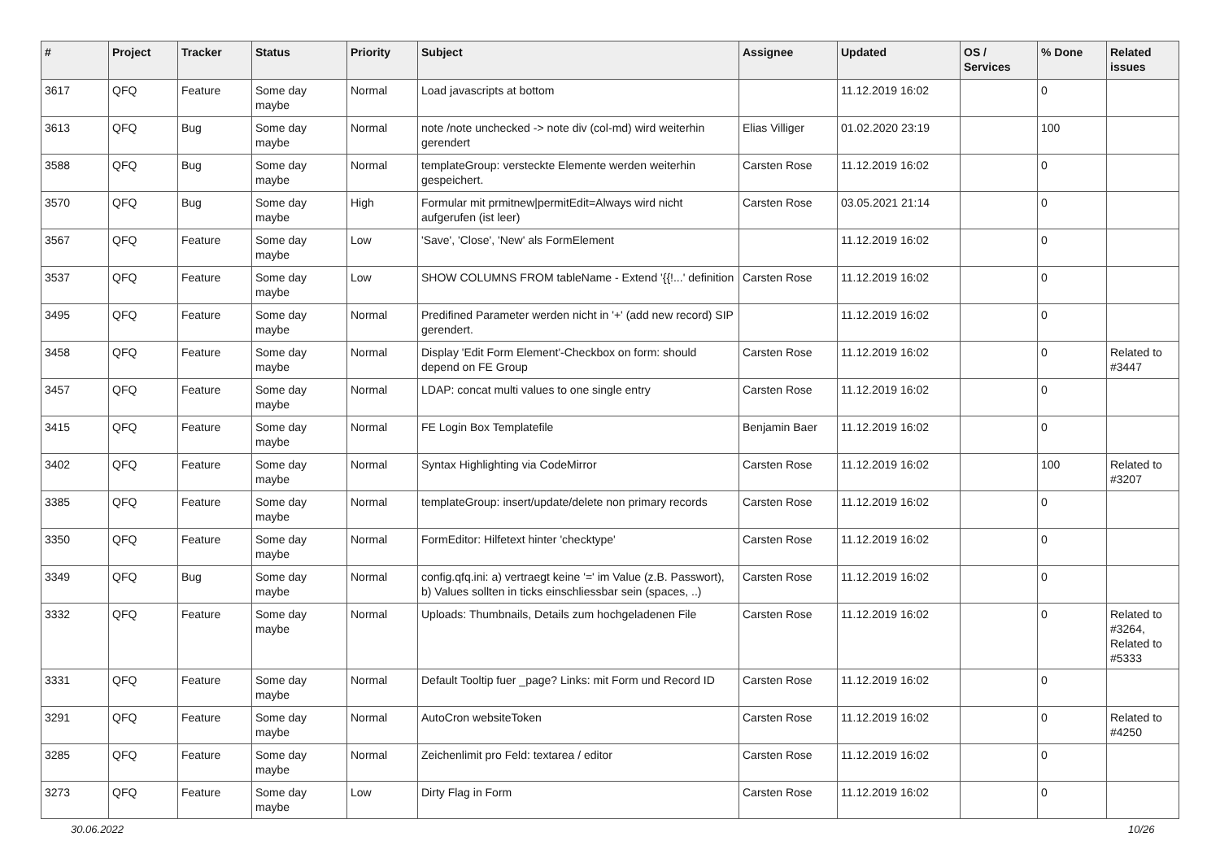| # | Project | Tracker | Status | Priority | Subject | Assignee | Updated | OS / Services | % Done | Related issues |
| --- | --- | --- | --- | --- | --- | --- | --- | --- | --- | --- |
| 3617 | QFQ | Feature | Some day maybe | Normal | Load javascripts at bottom | | 11.12.2019 16:02 | | 0 | |
| 3613 | QFQ | Bug | Some day maybe | Normal | note /note unchecked -> note div (col-md) wird weiterhin gerendert | Elias Villiger | 01.02.2020 23:19 | | 100 | |
| 3588 | QFQ | Bug | Some day maybe | Normal | templateGroup: versteckte Elemente werden weiterhin gespeichert. | Carsten Rose | 11.12.2019 16:02 | | 0 | |
| 3570 | QFQ | Bug | Some day maybe | High | Formular mit prmitnew/permitEdit=Always wird nicht aufgerufen (ist leer) | Carsten Rose | 03.05.2021 21:14 | | 0 | |
| 3567 | QFQ | Feature | Some day maybe | Low | 'Save', 'Close', 'New' als FormElement | | 11.12.2019 16:02 | | 0 | |
| 3537 | QFQ | Feature | Some day maybe | Low | SHOW COLUMNS FROM tableName - Extend '{{!...' definition | Carsten Rose | 11.12.2019 16:02 | | 0 | |
| 3495 | QFQ | Feature | Some day maybe | Normal | Predifined Parameter werden nicht in '+' (add new record) SIP gerendert. | | 11.12.2019 16:02 | | 0 | |
| 3458 | QFQ | Feature | Some day maybe | Normal | Display 'Edit Form Element'-Checkbox on form: should depend on FE Group | Carsten Rose | 11.12.2019 16:02 | | 0 | Related to #3447 |
| 3457 | QFQ | Feature | Some day maybe | Normal | LDAP: concat multi values to one single entry | Carsten Rose | 11.12.2019 16:02 | | 0 | |
| 3415 | QFQ | Feature | Some day maybe | Normal | FE Login Box Templatefile | Benjamin Baer | 11.12.2019 16:02 | | 0 | |
| 3402 | QFQ | Feature | Some day maybe | Normal | Syntax Highlighting via CodeMirror | Carsten Rose | 11.12.2019 16:02 | | 100 | Related to #3207 |
| 3385 | QFQ | Feature | Some day maybe | Normal | templateGroup: insert/update/delete non primary records | Carsten Rose | 11.12.2019 16:02 | | 0 | |
| 3350 | QFQ | Feature | Some day maybe | Normal | FormEditor: Hilfetext hinter 'checktype' | Carsten Rose | 11.12.2019 16:02 | | 0 | |
| 3349 | QFQ | Bug | Some day maybe | Normal | config.qfq.ini: a) vertraegt keine '=' im Value (z.B. Passwort), b) Values sollten in ticks einschliessbar sein (spaces, ..) | Carsten Rose | 11.12.2019 16:02 | | 0 | |
| 3332 | QFQ | Feature | Some day maybe | Normal | Uploads: Thumbnails, Details zum hochgeladenen File | Carsten Rose | 11.12.2019 16:02 | | 0 | Related to #3264, Related to #5333 |
| 3331 | QFQ | Feature | Some day maybe | Normal | Default Tooltip fuer _page? Links: mit Form und Record ID | Carsten Rose | 11.12.2019 16:02 | | 0 | |
| 3291 | QFQ | Feature | Some day maybe | Normal | AutoCron websiteToken | Carsten Rose | 11.12.2019 16:02 | | 0 | Related to #4250 |
| 3285 | QFQ | Feature | Some day maybe | Normal | Zeichenlimit pro Feld: textarea / editor | Carsten Rose | 11.12.2019 16:02 | | 0 | |
| 3273 | QFQ | Feature | Some day maybe | Low | Dirty Flag in Form | Carsten Rose | 11.12.2019 16:02 | | 0 | |
30.06.2022 10/26